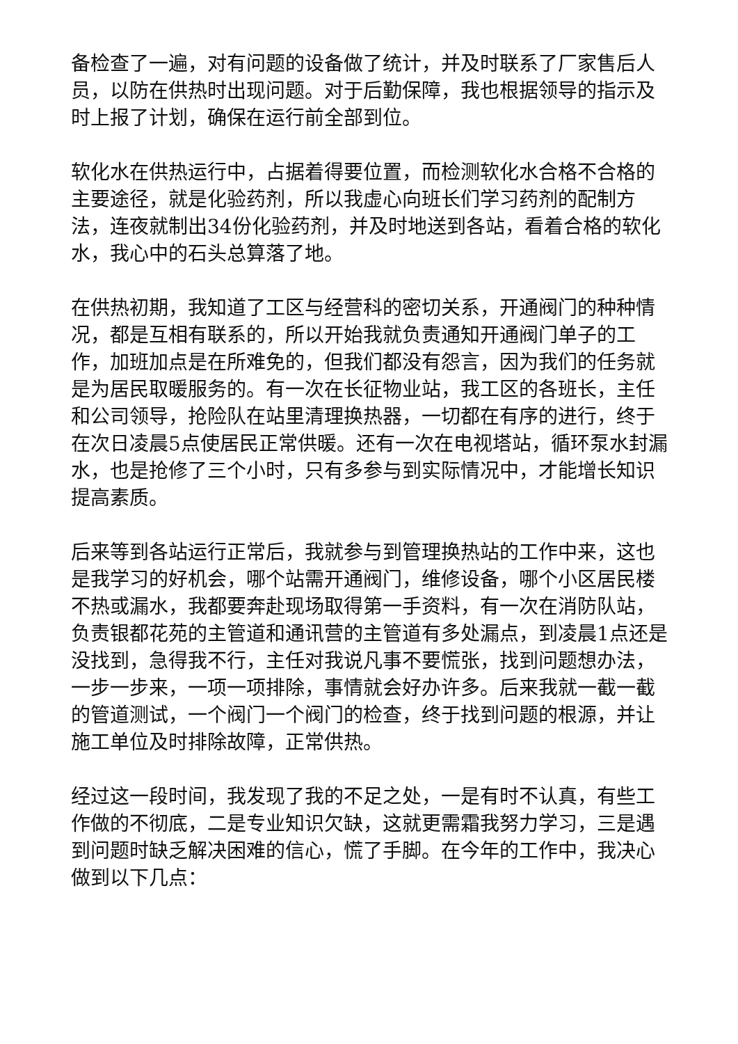备检查了一遍，对有问题的设备做了统计，并及时联系了厂家售后人员，以防在供热时出现问题。对于后勤保障，我也根据领导的指示及时上报了计划，确保在运行前全部到位。
软化水在供热运行中，占据着得要位置，而检测软化水合格不合格的主要途径，就是化验药剂，所以我虚心向班长们学习药剂的配制方法，连夜就制出34份化验药剂，并及时地送到各站，看着合格的软化水，我心中的石头总算落了地。
在供热初期，我知道了工区与经营科的密切关系，开通阀门的种种情况，都是互相有联系的，所以开始我就负责通知开通阀门单子的工作，加班加点是在所难免的，但我们都没有怨言，因为我们的任务就是为居民取暖服务的。有一次在长征物业站，我工区的各班长，主任和公司领导，抢险队在站里清理换热器，一切都在有序的进行，终于在次日凌晨5点使居民正常供暖。还有一次在电视塔站，循环泵水封漏水，也是抢修了三个小时，只有多参与到实际情况中，才能增长知识提高素质。
后来等到各站运行正常后，我就参与到管理换热站的工作中来，这也是我学习的好机会，哪个站需开通阀门，维修设备，哪个小区居民楼不热或漏水，我都要奔赴现场取得第一手资料，有一次在消防队站，负责银都花苑的主管道和通讯营的主管道有多处漏点，到凌晨1点还是没找到，急得我不行，主任对我说凡事不要慌张，找到问题想办法，一步一步来，一项一项排除，事情就会好办许多。后来我就一截一截的管道测试，一个阀门一个阀门的检查，终于找到问题的根源，并让施工单位及时排除故障，正常供热。
经过这一段时间，我发现了我的不足之处，一是有时不认真，有些工作做的不彻底，二是专业知识欠缺，这就更需霜我努力学习，三是遇到问题时缺乏解决困难的信心，慌了手脚。在今年的工作中，我决心做到以下几点：